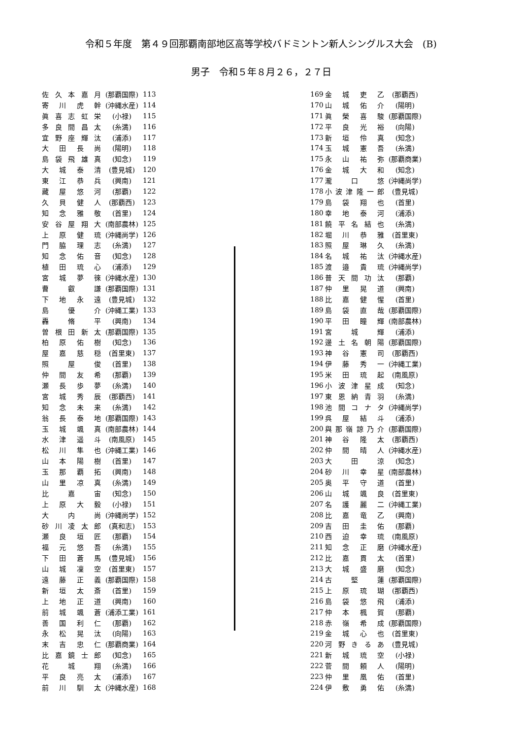令和５年度　第４９回那覇南部地区高等学校バドミントン新人シングルス大会　(B)
男子　令和５年８月２６，２７日
| 佐久本嘉月 | (那覇国際) | 113 |
| 寄川虎幹 | (沖縄水産) | 114 |
| 眞喜志虹栄 | (小禄) | 115 |
| 多良間昌太 | (糸満) | 116 |
| 宜野座輝汰 | (浦添) | 117 |
| 大田長尚 | (陽明) | 118 |
| 島袋飛雄真 | (知念) | 119 |
| 大城泰清 | (豊見城) | 120 |
| 東江恭兵 | (興南) | 121 |
| 藏屋悠河 | (那覇) | 122 |
| 久貝健人 | (那覇西) | 123 |
| 知念雅敬 | (首里) | 124 |
| 安谷屋翔大 | (南部農林) | 125 |
| 上原健琉 | (沖縄尚学) | 126 |
| 門脇理志 | (糸満) | 127 |
| 知念佑音 | (知念) | 128 |
| 植田琉心 | (浦添) | 129 |
| 宮城夢徠 | (沖縄水産) | 130 |
| 曹 叡 謙 | (那覇国際) | 131 |
| 下地永遠 | (豊見城) | 132 |
| 島 優 介 | (沖縄工業) | 133 |
| 轟 脩 平 | (興南) | 134 |
| 曽根田新太 | (那覇国際) | 135 |
| 柏原佑樹 | (知念) | 136 |
| 屋嘉慈穏 | (首里東) | 137 |
| 照 屋 俊 | (首里) | 138 |
| 仲間友希 | (那覇) | 139 |
| 瀬長歩夢 | (糸満) | 140 |
| 宮城秀辰 | (那覇西) | 141 |
| 知念未来 | (糸満) | 142 |
| 翁長泰地 | (那覇国際) | 143 |
| 玉城颯真 | (南部農林) | 144 |
| 水津遥斗 | (南風原) | 145 |
| 松川隼也 | (沖縄工業) | 146 |
| 山本陽樹 | (首里) | 147 |
| 玉那覇拓 | (興南) | 148 |
| 山里凉真 | (糸満) | 149 |
| 比 嘉 宙 | (知念) | 150 |
| 上原大毅 | (小禄) | 151 |
| 大 内 尚 | (沖縄尚学) | 152 |
| 砂川凌太郎 | (真和志) | 153 |
| 瀬良垣匠 | (那覇) | 154 |
| 福元悠吾 | (糸満) | 155 |
| 下田蒼馬 | (豊見城) | 156 |
| 山城凜空 | (首里東) | 157 |
| 遠藤正義 | (那覇国際) | 158 |
| 新垣太斎 | (首里) | 159 |
| 上地正道 | (興南) | 160 |
| 前城颯蒼 | (浦添工業) | 161 |
| 善国利仁 | (那覇) | 162 |
| 永松晃汰 | (向陽) | 163 |
| 末吉忠仁 | (那覇商業) | 164 |
| 比嘉鏡士郎 | (知念) | 165 |
| 花 城 翔 | (糸満) | 166 |
| 平良亮太 | (浦添) | 167 |
| 前川馴太 | (沖縄水産) | 168 |
| 169 | 金城吏乙 | (那覇西) |
| 170 | 山城佑介 | (陽明) |
| 171 | 眞榮喜駿 | (那覇国際) |
| 172 | 平良光裕 | (向陽) |
| 173 | 新垣伶真 | (知念) |
| 174 | 玉城憲吾 | (糸満) |
| 175 | 永山祐弥 | (那覇商業) |
| 176 | 金城大和 | (知念) |
| 177 | 瀧 口 悠 | (沖縄尚学) |
| 178 | 小波津隆一郎 | (豊見城) |
| 179 | 島袋翔也 | (首里) |
| 180 | 幸地泰河 | (浦添) |
| 181 | 饒平名結也 | (糸満) |
| 182 | 堀川恭雅 | (首里東) |
| 183 | 照屋琳久 | (糸満) |
| 184 | 名城祐汰 | (沖縄水産) |
| 185 | 渡邉貴琉 | (沖縄尚学) |
| 186 | 普天間功汰 | (那覇) |
| 187 | 仲里晃道 | (興南) |
| 188 | 比嘉健惺 | (首里) |
| 189 | 島袋直哉 | (那覇国際) |
| 190 | 平田瞳輝 | (南部農林) |
| 191 | 宮 城 輝 | (浦添) |
| 192 | 邊土名朝陽 | (那覇国際) |
| 193 | 神谷憲司 | (那覇西) |
| 194 | 伊藤秀一 | (沖縄工業) |
| 195 | 米田琉起 | (南風原) |
| 196 | 小波津星成 | (知念) |
| 197 | 東恩納青羽 | (糸満) |
| 198 | 池間コナタ | (沖縄尚学) |
| 199 | 呉屋結斗 | (浦添) |
| 200 | 與那嶺諒乃介 | (那覇国際) |
| 201 | 神谷隆太 | (那覇西) |
| 202 | 仲間晴人 | (沖縄水産) |
| 203 | 大 田 涼 | (知念) |
| 204 | 砂川幸星 | (南部農林) |
| 205 | 奥平守道 | (首里) |
| 206 | 山城颯良 | (首里東) |
| 207 | 名護麗二 | (沖縄工業) |
| 208 | 比嘉竜乙 | (興南) |
| 209 | 吉田圭佑 | (那覇) |
| 210 | 西迫幸琉 | (南風原) |
| 211 | 知念正磨 | (沖縄水産) |
| 212 | 比嘉貫太 | (首里) |
| 213 | 大城盛磨 | (知念) |
| 214 | 古 堅 蓮 | (那覇国際) |
| 215 | 上原琉瑚 | (那覇西) |
| 216 | 島袋悠飛 | (浦添) |
| 217 | 仲本楓賀 | (那覇) |
| 218 | 赤嶺希成 | (那覇国際) |
| 219 | 金城心也 | (首里東) |
| 220 | 河野きるあ | (豊見城) |
| 221 | 新城琉空 | (小禄) |
| 222 | 菅間頼人 | (陽明) |
| 223 | 仲里凰佑 | (首里) |
| 224 | 伊敷勇佑 | (糸満) |